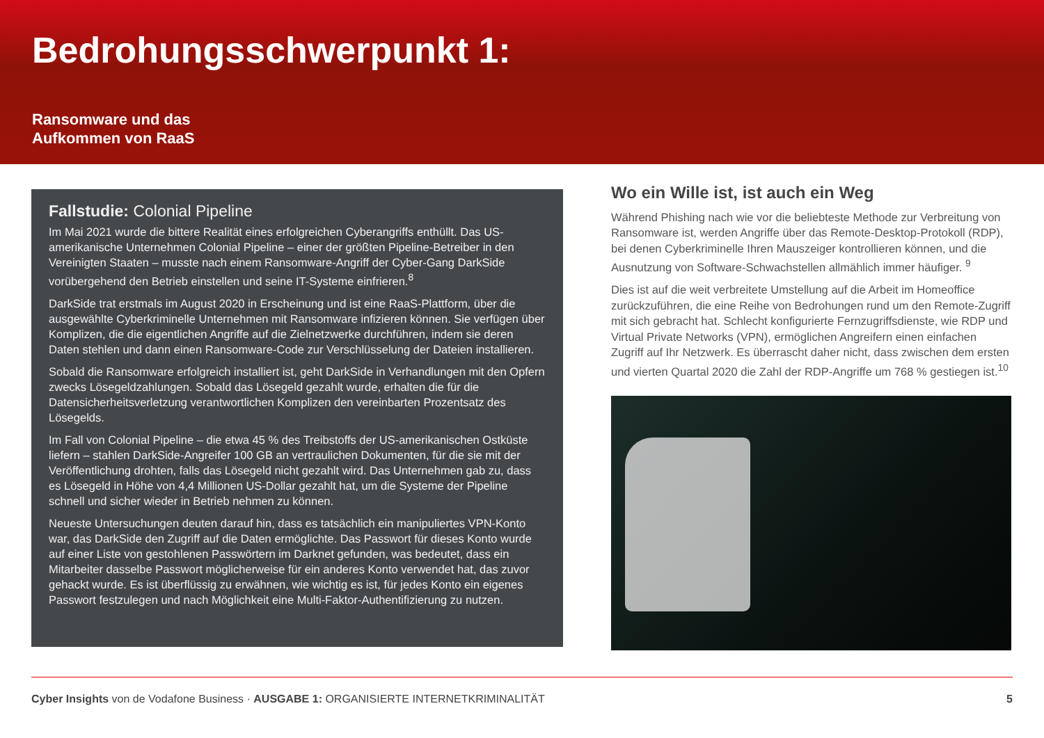Bedrohungsschwerpunkt 1:
Ransomware und das
Aufkommen von RaaS
Fallstudie: Colonial Pipeline
Im Mai 2021 wurde die bittere Realität eines erfolgreichen Cyberangriffs enthüllt. Das US-amerikanische Unternehmen Colonial Pipeline – einer der größten Pipeline-Betreiber in den Vereinigten Staaten – musste nach einem Ransomware-Angriff der Cyber-Gang DarkSide vorübergehend den Betrieb einstellen und seine IT-Systeme einfrieren.<sup>8</sup>
DarkSide trat erstmals im August 2020 in Erscheinung und ist eine RaaS-Plattform, über die ausgewählte Cyberkriminelle Unternehmen mit Ransomware infizieren können. Sie verfügen über Komplizen, die die eigentlichen Angriffe auf die Zielnetzwerke durchführen, indem sie deren Daten stehlen und dann einen Ransomware-Code zur Verschlüsselung der Dateien installieren.
Sobald die Ransomware erfolgreich installiert ist, geht DarkSide in Verhandlungen mit den Opfern zwecks Lösegeldzahlungen. Sobald das Lösegeld gezahlt wurde, erhalten die für die Datensicherheitsverletzung verantwortlichen Komplizen den vereinbarten Prozentsatz des Lösegelds.
Im Fall von Colonial Pipeline – die etwa 45 % des Treibstoffs der US-amerikanischen Ostküste liefern – stahlen DarkSide-Angreifer 100 GB an vertraulichen Dokumenten, für die sie mit der Veröffentlichung drohten, falls das Lösegeld nicht gezahlt wird. Das Unternehmen gab zu, dass es Lösegeld in Höhe von 4,4 Millionen US-Dollar gezahlt hat, um die Systeme der Pipeline schnell und sicher wieder in Betrieb nehmen zu können.
Neueste Untersuchungen deuten darauf hin, dass es tatsächlich ein manipuliertes VPN-Konto war, das DarkSide den Zugriff auf die Daten ermöglichte. Das Passwort für dieses Konto wurde auf einer Liste von gestohlenen Passwörtern im Darknet gefunden, was bedeutet, dass ein Mitarbeiter dasselbe Passwort möglicherweise für ein anderes Konto verwendet hat, das zuvor gehackt wurde. Es ist überflüssig zu erwähnen, wie wichtig es ist, für jedes Konto ein eigenes Passwort festzulegen und nach Möglichkeit eine Multi-Faktor-Authentifizierung zu nutzen.
Wo ein Wille ist, ist auch ein Weg
Während Phishing nach wie vor die beliebteste Methode zur Verbreitung von Ransomware ist, werden Angriffe über das Remote-Desktop-Protokoll (RDP), bei denen Cyberkriminelle Ihren Mauszeiger kontrollieren können, und die Ausnutzung von Software-Schwachstellen allmählich immer häufiger. <sup>9</sup>
Dies ist auf die weit verbreitete Umstellung auf die Arbeit im Homeoffice zurückzuführen, die eine Reihe von Bedrohungen rund um den Remote-Zugriff mit sich gebracht hat. Schlecht konfigurierte Fernzugriffsdienste, wie RDP und Virtual Private Networks (VPN), ermöglichen Angreifern einen einfachen Zugriff auf Ihr Netzwerk. Es überrascht daher nicht, dass zwischen dem ersten und vierten Quartal 2020 die Zahl der RDP-Angriffe um 768 % gestiegen ist.<sup>10</sup>
Cyber Insights von de Vodafone Business · AUSGABE 1: ORGANISIERTE INTERNETKRIMINALITÄT 5